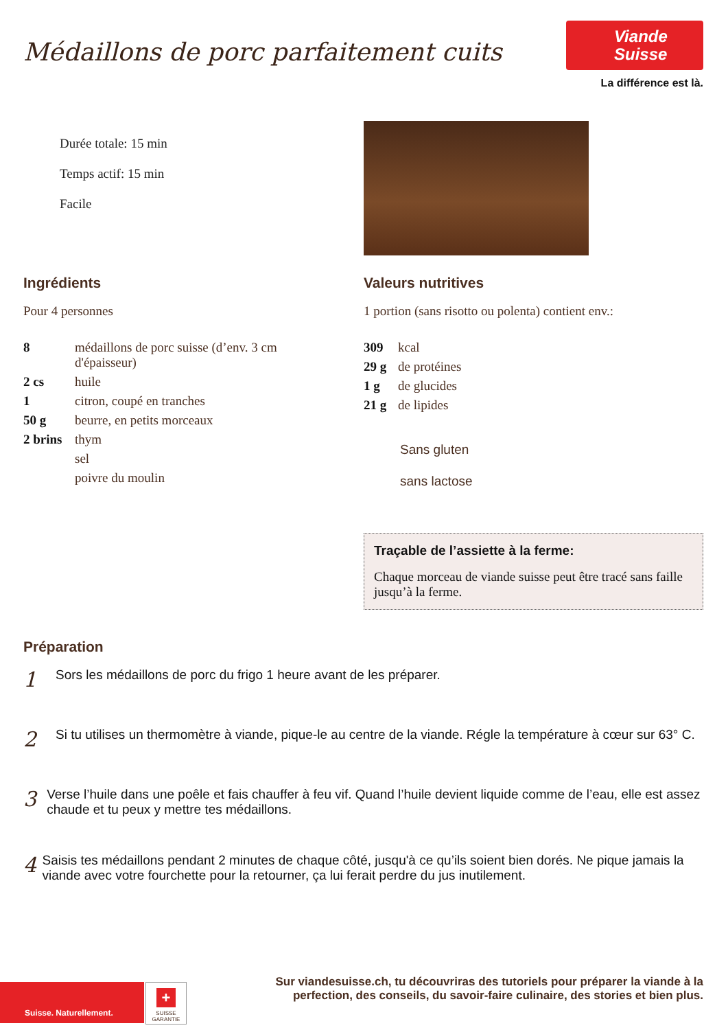Médaillons de porc parfaitement cuits
Viande
Suisse
La différence est là.
Durée totale: 15 min
Temps actif: 15 min
Facile
Ingrédients
Pour 4 personnes
| 8 | médaillons de porc suisse (d’env. 3 cm d'épaisseur) |
| 2 cs | huile |
| 1 | citron, coupé en tranches |
| 50 g | beurre, en petits morceaux |
| 2 brins | thym |
| | sel |
| | poivre du moulin |
Valeurs nutritives
1 portion (sans risotto ou polenta) contient env.:
| 309 | kcal |
| 29 g | de protéines |
| 1 g | de glucides |
| 21 g | de lipides |
Sans gluten
sans lactose
Traçable de l’assiette à la ferme:
Chaque morceau de viande suisse peut être tracé sans faille jusqu’à la ferme.
Préparation
1
Sors les médaillons de porc du frigo 1 heure avant de les préparer.
2
Si tu utilises un thermomètre à viande, pique-le au centre de la viande. Régle la température à cœur sur 63° C.
3
Verse l’huile dans une poêle et fais chauffer à feu vif. Quand l’huile devient liquide comme de l’eau, elle est assez chaude et tu peux y mettre tes médaillons.
4
Saisis tes médaillons pendant 2 minutes de chaque côté, jusqu'à ce qu’ils soient bien dorés. Ne pique jamais la viande avec votre fourchette pour la retourner, ça lui ferait perdre du jus inutilement.
Suisse. Naturellement.
+
SUISSE GARANTIE
Sur viandesuisse.ch, tu découvriras des tutoriels pour préparer la viande à la perfection, des conseils, du savoir-faire culinaire, des stories et bien plus.